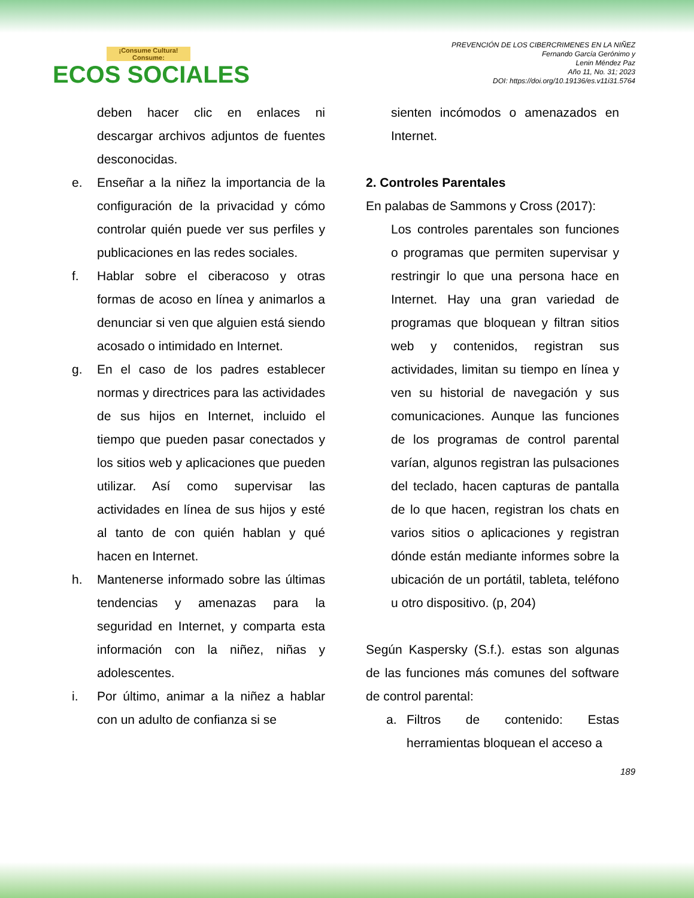¡Consume Cultura! Consume:
ECOS SOCIALES
PREVENCIÓN DE LOS CIBERCRIMENES EN LA NIÑEZ
Fernando García Gerónimo y
Lenin Méndez Paz
Año 11, No. 31; 2023
DOI: https://doi.org/10.19136/es.v11i31.5764
deben hacer clic en enlaces ni descargar archivos adjuntos de fuentes desconocidas.
e. Enseñar a la niñez la importancia de la configuración de la privacidad y cómo controlar quién puede ver sus perfiles y publicaciones en las redes sociales.
f. Hablar sobre el ciberacoso y otras formas de acoso en línea y animarlos a denunciar si ven que alguien está siendo acosado o intimidado en Internet.
g. En el caso de los padres establecer normas y directrices para las actividades de sus hijos en Internet, incluido el tiempo que pueden pasar conectados y los sitios web y aplicaciones que pueden utilizar. Así como supervisar las actividades en línea de sus hijos y esté al tanto de con quién hablan y qué hacen en Internet.
h. Mantenerse informado sobre las últimas tendencias y amenazas para la seguridad en Internet, y comparta esta información con la niñez, niñas y adolescentes.
i. Por último, animar a la niñez a hablar con un adulto de confianza si se
sienten incómodos o amenazados en Internet.
2. Controles Parentales
En palabas de Sammons y Cross (2017):
Los controles parentales son funciones o programas que permiten supervisar y restringir lo que una persona hace en Internet. Hay una gran variedad de programas que bloquean y filtran sitios web y contenidos, registran sus actividades, limitan su tiempo en línea y ven su historial de navegación y sus comunicaciones. Aunque las funciones de los programas de control parental varían, algunos registran las pulsaciones del teclado, hacen capturas de pantalla de lo que hacen, registran los chats en varios sitios o aplicaciones y registran dónde están mediante informes sobre la ubicación de un portátil, tableta, teléfono u otro dispositivo. (p, 204)
Según Kaspersky (S.f.). estas son algunas de las funciones más comunes del software de control parental:
a. Filtros de contenido: Estas herramientas bloquean el acceso a
189